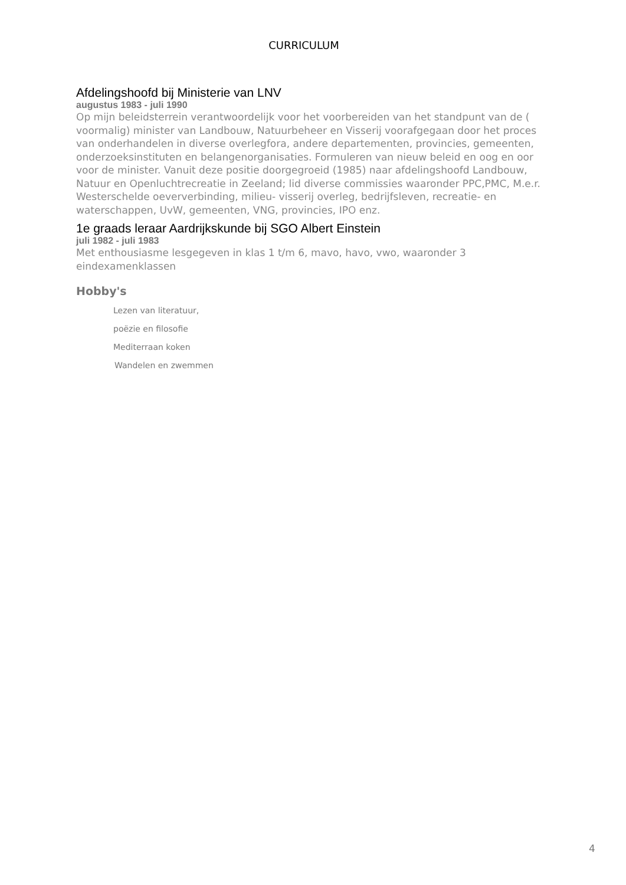CURRICULUM
Afdelingshoofd bij Ministerie van LNV
augustus 1983 - juli 1990
Op mijn beleidsterrein verantwoordelijk voor het voorbereiden van het standpunt van de ( voormalig) minister van Landbouw, Natuurbeheer en Visserij voorafgegaan door het proces van onderhandelen in diverse overlegfora, andere departementen, provincies, gemeenten, onderzoeksinstituten en belangenorganisaties. Formuleren van nieuw beleid en oog en oor voor de minister. Vanuit deze positie doorgegroeid (1985) naar afdelingshoofd Landbouw, Natuur en Openluchtrecreatie in Zeeland; lid diverse commissies waaronder PPC,PMC, M.e.r. Westerschelde oeververbinding, milieu- visserij overleg, bedrijfsleven, recreatie- en waterschappen, UvW, gemeenten, VNG, provincies, IPO enz.
1e graads leraar Aardrijkskunde bij SGO Albert Einstein
juli 1982 - juli 1983
Met enthousiasme lesgegeven in klas 1 t/m 6, mavo, havo, vwo, waaronder 3 eindexamenklassen
Hobby's
Lezen van literatuur,
poëzie en filosofie
Mediterraan koken
Wandelen en zwemmen
4